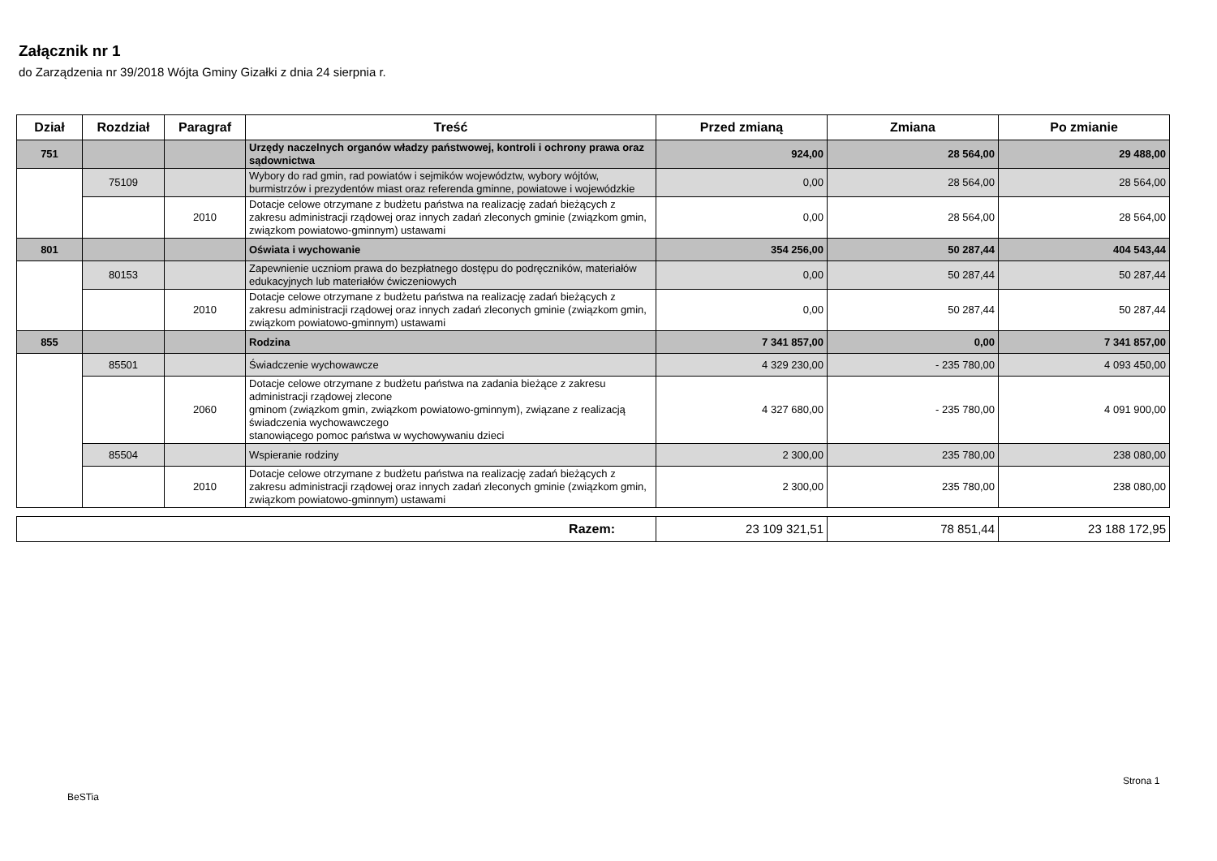Załącznik nr 1
do Zarządzenia nr 39/2018 Wójta Gminy Gizałki z dnia 24 sierpnia r.
| Dział | Rozdział | Paragraf | Treść | Przed zmianą | Zmiana | Po zmianie |
| --- | --- | --- | --- | --- | --- | --- |
| 751 | | | Urzędy naczelnych organów władzy państwowej, kontroli i ochrony prawa oraz sądownictwa | 924,00 | 28 564,00 | 29 488,00 |
| | 75109 | | Wybory do rad gmin, rad powiatów i sejmików województw, wybory wójtów, burmistrzów i prezydentów miast oraz referenda gminne, powiatowe i wojewódzkie | 0,00 | 28 564,00 | 28 564,00 |
| | | 2010 | Dotacje celowe otrzymane z budżetu państwa na realizację zadań bieżących z zakresu administracji rządowej oraz innych zadań zleconych gminie (związkom gmin, związkom powiatowo-gminnym) ustawami | 0,00 | 28 564,00 | 28 564,00 |
| 801 | | | Oświata i wychowanie | 354 256,00 | 50 287,44 | 404 543,44 |
| | 80153 | | Zapewnienie uczniom prawa do bezpłatnego dostępu do podręczników, materiałów edukacyjnych lub materiałów ćwiczeniowych | 0,00 | 50 287,44 | 50 287,44 |
| | | 2010 | Dotacje celowe otrzymane z budżetu państwa na realizację zadań bieżących z zakresu administracji rządowej oraz innych zadań zleconych gminie (związkom gmin, związkom powiatowo-gminnym) ustawami | 0,00 | 50 287,44 | 50 287,44 |
| 855 | | | Rodzina | 7 341 857,00 | 0,00 | 7 341 857,00 |
| | 85501 | | Świadczenie wychowawcze | 4 329 230,00 | - 235 780,00 | 4 093 450,00 |
| | | 2060 | Dotacje celowe otrzymane z budżetu państwa na zadania bieżące z zakresu administracji rządowej zlecone gminom (związkom gmin, związkom powiatowo-gminnym), związane z realizacją świadczenia wychowawczego stanowiącego pomoc państwa w wychowywaniu dzieci | 4 327 680,00 | - 235 780,00 | 4 091 900,00 |
| | 85504 | | Wspieranie rodziny | 2 300,00 | 235 780,00 | 238 080,00 |
| | | 2010 | Dotacje celowe otrzymane z budżetu państwa na realizację zadań bieżących z zakresu administracji rządowej oraz innych zadań zleconych gminie (związkom gmin, związkom powiatowo-gminnym) ustawami | 2 300,00 | 235 780,00 | 238 080,00 |
| Razem: | 23 109 321,51 | 78 851,44 | 23 188 172,95 |
BeSTia
Strona 1